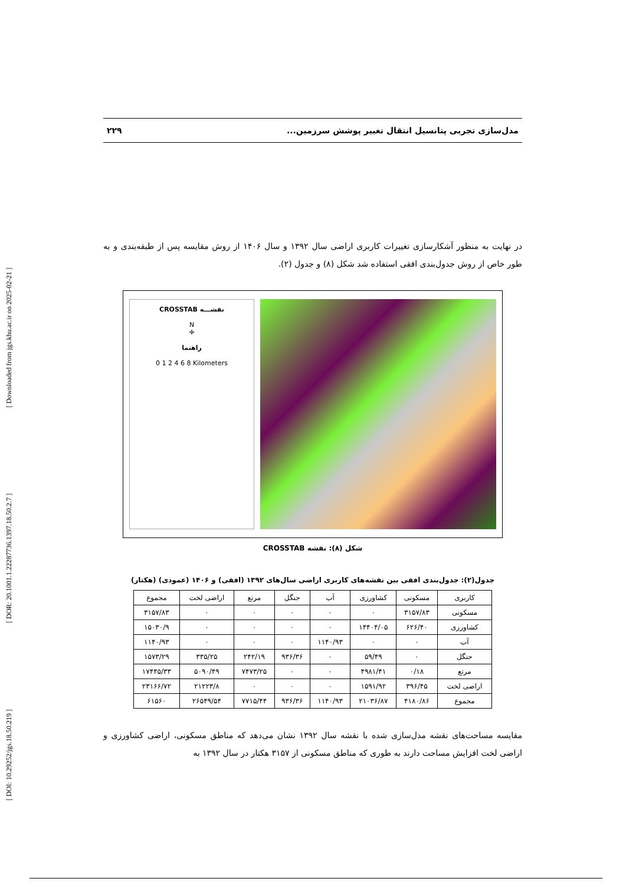[ DOI: 10.29252/jgs.18.50.219 ] [ DOR: 20.1001.1.22287736.1397.18.50.2.7 ] [ Downloaded from jgs.khu.ac.ir on 2025-02-21 ]
مدل‌سازی تجربی پتانسیل انتقال تغییر پوشش سرزمین... ۲۲۹
در نهایت به منظور آشکارسازی تغییرات کاربری اراضی سال ۱۳۹۲ و سال ۱۴۰۶ از روش مقایسه پس از طبقه‌بندی و به طور خاص از روش جدول‌بندی افقی استفاده شد شکل (۸) و جدول (۲).
CROSSTAB نقشـــه
N
✛
راهنما
0 1 2 4 6 8 Kilometers
شکل (۸): نقشه CROSSTAB
جدول(۲): جدول‌بندی افقی بین نقشه‌های کاربری اراضی سال‌های ۱۳۹۲ (افقی) و ۱۴۰۶ (عمودی) (هکتار)
| کاربری | مسکونی | کشاورزی | آب | جنگل | مرتع | اراضی لخت | مجموع |
| --- | --- | --- | --- | --- | --- | --- | --- |
| مسکونی | ۳۱۵۷/۸۳ | ۰ | ۰ | ۰ | ۰ | ۰ | ۳۱۵۷/۸۳ |
| کشاورزی | ۶۲۶/۴۰ | ۱۴۴۰۴/۰۵ | ۰ | ۰ | ۰ | ۰ | ۱۵۰۳۰/۹ |
| آب | ۰ | ۰ | ۱۱۴۰/۹۳ | ۰ | ۰ | ۰ | ۱۱۴۰/۹۳ |
| جنگل | ۰ | ۵۹/۴۹ | ۰ | ۹۳۶/۳۶ | ۲۴۲/۱۹ | ۳۳۵/۲۵ | ۱۵۷۳/۲۹ |
| مرتع | ۰/۱۸ | ۴۹۸۱/۴۱ | ۰ | ۰ | ۷۴۷۳/۲۵ | ۵۰۹۰/۴۹ | ۱۷۴۴۵/۳۳ |
| اراضی لخت | ۳۹۶/۴۵ | ۱۵۹۱/۹۲ | ۰ | ۰ | ۰ | ۲۱۲۲۳/۸ | ۲۳۱۶۶/۷۲ |
| مجموع | ۴۱۸۰/۸۶ | ۲۱۰۳۶/۸۷ | ۱۱۴۰/۹۳ | ۹۳۶/۳۶ | ۷۷۱۵/۴۴ | ۲۶۵۴۹/۵۴ | ۶۱۵۶۰ |
مقایسه مساحت‌های نقشه مدل‌سازی شده با نقشه سال ۱۳۹۲ نشان می‌دهد که مناطق مسکونی، اراضی کشاورزی و اراضی لخت افزایش مساحت دارند به طوری که مناطق مسکونی از ۳۱۵۷ هکتار در سال ۱۳۹۲ به